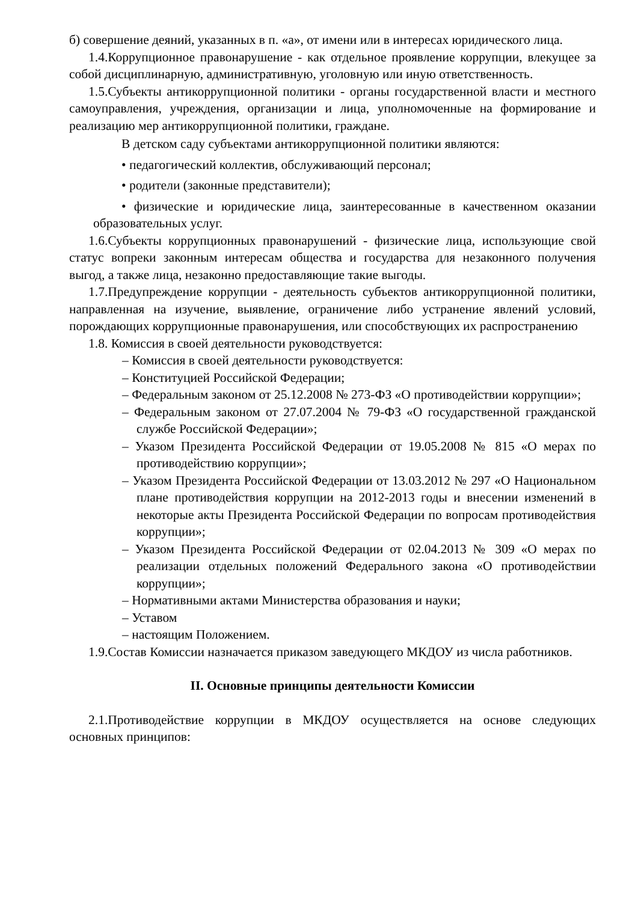б) совершение деяний, указанных в п. «а», от имени или в интересах юридического лица.
1.4.Коррупционное правонарушение - как отдельное проявление коррупции, влекущее за собой дисциплинарную, административную, уголовную или иную ответственность.
1.5.Субъекты антикоррупционной политики - органы государственной власти и местного самоуправления, учреждения, организации и лица, уполномоченные на формирование и реализацию мер антикоррупционной политики, граждане.
В детском саду субъектами антикоррупционной политики являются:
• педагогический коллектив, обслуживающий персонал;
• родители (законные представители);
• физические и юридические лица, заинтересованные в качественном оказании образовательных услуг.
1.6.Субъекты коррупционных правонарушений - физические лица, использующие свой статус вопреки законным интересам общества и государства для незаконного получения выгод, а также лица, незаконно предоставляющие такие выгоды.
1.7.Предупреждение коррупции - деятельность субъектов антикоррупционной политики, направленная на изучение, выявление, ограничение либо устранение явлений условий, порождающих коррупционные правонарушения, или способствующих их распространению
1.8. Комиссия в своей деятельности руководствуется:
– Комиссия в своей деятельности руководствуется:
– Конституцией Российской Федерации;
– Федеральным законом от 25.12.2008 № 273-ФЗ «О противодействии коррупции»;
– Федеральным законом от 27.07.2004 № 79-ФЗ «О государственной гражданской службе Российской Федерации»;
– Указом Президента Российской Федерации от 19.05.2008 № 815 «О мерах по противодействию коррупции»;
– Указом Президента Российской Федерации от 13.03.2012 № 297 «О Национальном плане противодействия коррупции на 2012-2013 годы и внесении изменений в некоторые акты Президента Российской Федерации по вопросам противодействия коррупции»;
– Указом Президента Российской Федерации от 02.04.2013 № 309 «О мерах по реализации отдельных положений Федерального закона «О противодействии коррупции»;
– Нормативными актами Министерства образования и науки;
– Уставом
– настоящим Положением.
1.9.Состав Комиссии назначается приказом заведующего МКДОУ из числа работников.
II. Основные принципы деятельности Комиссии
2.1.Противодействие коррупции в МКДОУ осуществляется на основе следующих основных принципов: